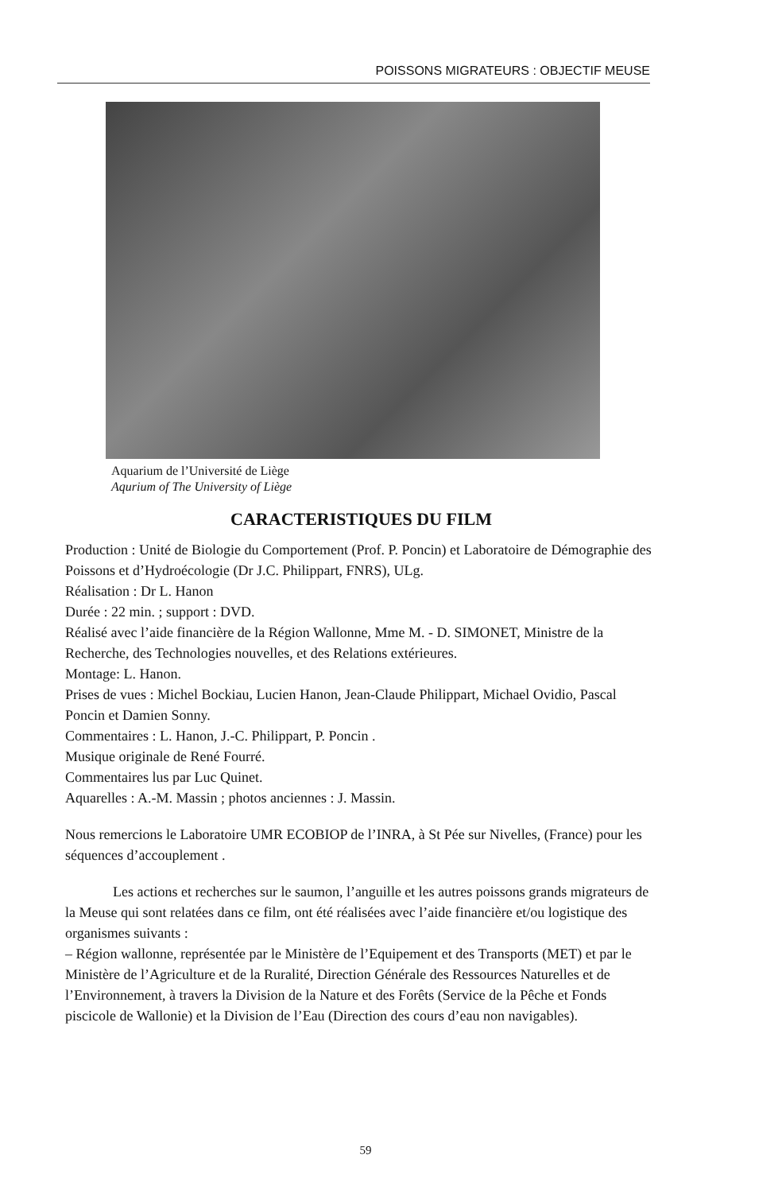POISSONS MIGRATEURS : OBJECTIF MEUSE
Aquarium de l’Université de Liège
Aqurium of The University of Liège
CARACTERISTIQUES DU FILM
Production : Unité de Biologie du Comportement (Prof. P. Poncin) et Laboratoire de Démographie des Poissons et d’Hydroécologie (Dr J.C. Philippart, FNRS), ULg.
Réalisation : Dr L. Hanon
Durée : 22 min. ; support : DVD.
Réalisé avec l’aide financière de la Région Wallonne, Mme M. - D. SIMONET, Ministre de la Recherche, des Technologies nouvelles, et des Relations extérieures.
Montage: L. Hanon.
Prises de vues : Michel Bockiau, Lucien Hanon, Jean-Claude Philippart, Michael Ovidio, Pascal Poncin et Damien Sonny.
Commentaires : L. Hanon, J.-C. Philippart, P. Poncin .
Musique originale de René Fourré.
Commentaires lus par Luc Quinet.
Aquarelles : A.-M. Massin ; photos anciennes : J. Massin.
Nous remercions le Laboratoire UMR ECOBIOP de l’INRA, à St Pée sur Nivelles, (France) pour les séquences d’accouplement .
Les actions et recherches sur le saumon, l’anguille et les autres poissons grands migrateurs de la Meuse qui sont relatées dans ce film, ont été réalisées avec l’aide financière et/ou logistique des organismes suivants :
– Région wallonne, représentée par le Ministère de l’Equipement et des Transports (MET) et par le Ministère de l’Agriculture et de la Ruralité, Direction Générale des Ressources Naturelles et de l’Environnement, à travers la Division de la Nature et des Forêts (Service de la Pêche et Fonds piscicole de Wallonie) et la Division de l’Eau (Direction des cours d’eau non navigables).
59